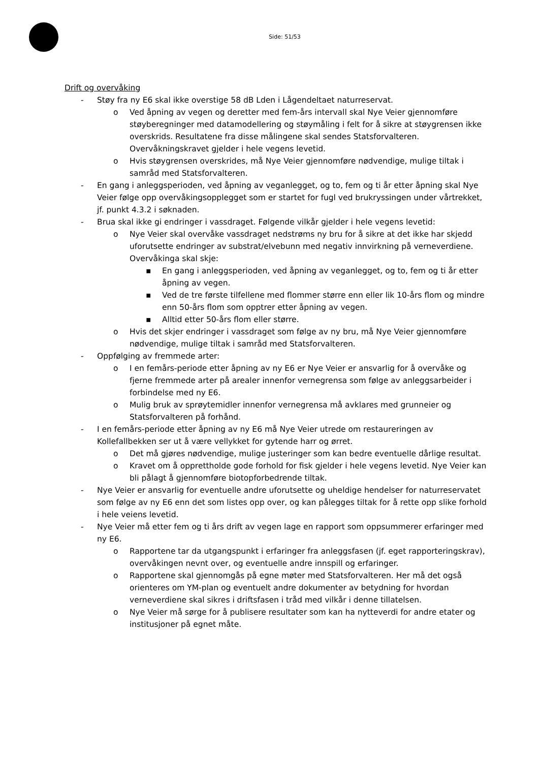Side: 51/53
Drift og overvåking
- Støy fra ny E6 skal ikke overstige 58 dB Lden i Lågendeltaet naturreservat.
o Ved åpning av vegen og deretter med fem-års intervall skal Nye Veier gjennomføre støyberegninger med datamodellering og støymåling i felt for å sikre at støygrensen ikke overskrids. Resultatene fra disse målingene skal sendes Statsforvalteren. Overvåkningskravet gjelder i hele vegens levetid.
o Hvis støygrensen overskrides, må Nye Veier gjennomføre nødvendige, mulige tiltak i samråd med Statsforvalteren.
- En gang i anleggsperioden, ved åpning av veganlegget, og to, fem og ti år etter åpning skal Nye Veier følge opp overvåkingsopplegget som er startet for fugl ved brukryssingen under vårtrekket, jf. punkt 4.3.2 i søknaden.
- Brua skal ikke gi endringer i vassdraget. Følgende vilkår gjelder i hele vegens levetid:
o Nye Veier skal overvåke vassdraget nedstrøms ny bru for å sikre at det ikke har skjedd uforutsette endringer av substrat/elvebunn med negativ innvirkning på verneverdiene. Overvåkinga skal skje:
▪ En gang i anleggsperioden, ved åpning av veganlegget, og to, fem og ti år etter åpning av vegen.
▪ Ved de tre første tilfellene med flommer større enn eller lik 10-års flom og mindre enn 50-års flom som opptrer etter åpning av vegen.
▪ Alltid etter 50-års flom eller større.
o Hvis det skjer endringer i vassdraget som følge av ny bru, må Nye Veier gjennomføre nødvendige, mulige tiltak i samråd med Statsforvalteren.
- Oppfølging av fremmede arter:
o I en femårs-periode etter åpning av ny E6 er Nye Veier er ansvarlig for å overvåke og fjerne fremmede arter på arealer innenfor vernegrensa som følge av anleggsarbeider i forbindelse med ny E6.
o Mulig bruk av sprøytemidler innenfor vernegrensa må avklares med grunneier og Statsforvalteren på forhånd.
- I en femårs-periode etter åpning av ny E6 må Nye Veier utrede om restaureringen av Kollefallbekken ser ut å være vellykket for gytende harr og ørret.
o Det må gjøres nødvendige, mulige justeringer som kan bedre eventuelle dårlige resultat.
o Kravet om å opprettholde gode forhold for fisk gjelder i hele vegens levetid. Nye Veier kan bli pålagt å gjennomføre biotopforbedrende tiltak.
- Nye Veier er ansvarlig for eventuelle andre uforutsette og uheldige hendelser for naturreservatet som følge av ny E6 enn det som listes opp over, og kan pålegges tiltak for å rette opp slike forhold i hele veiens levetid.
- Nye Veier må etter fem og ti års drift av vegen lage en rapport som oppsummerer erfaringer med ny E6.
o Rapportene tar da utgangspunkt i erfaringer fra anleggsfasen (jf. eget rapporteringskrav), overvåkingen nevnt over, og eventuelle andre innspill og erfaringer.
o Rapportene skal gjennomgås på egne møter med Statsforvalteren. Her må det også orienteres om YM-plan og eventuelt andre dokumenter av betydning for hvordan verneverdiene skal sikres i driftsfasen i tråd med vilkår i denne tillatelsen.
o Nye Veier må sørge for å publisere resultater som kan ha nytteverdi for andre etater og institusjoner på egnet måte.